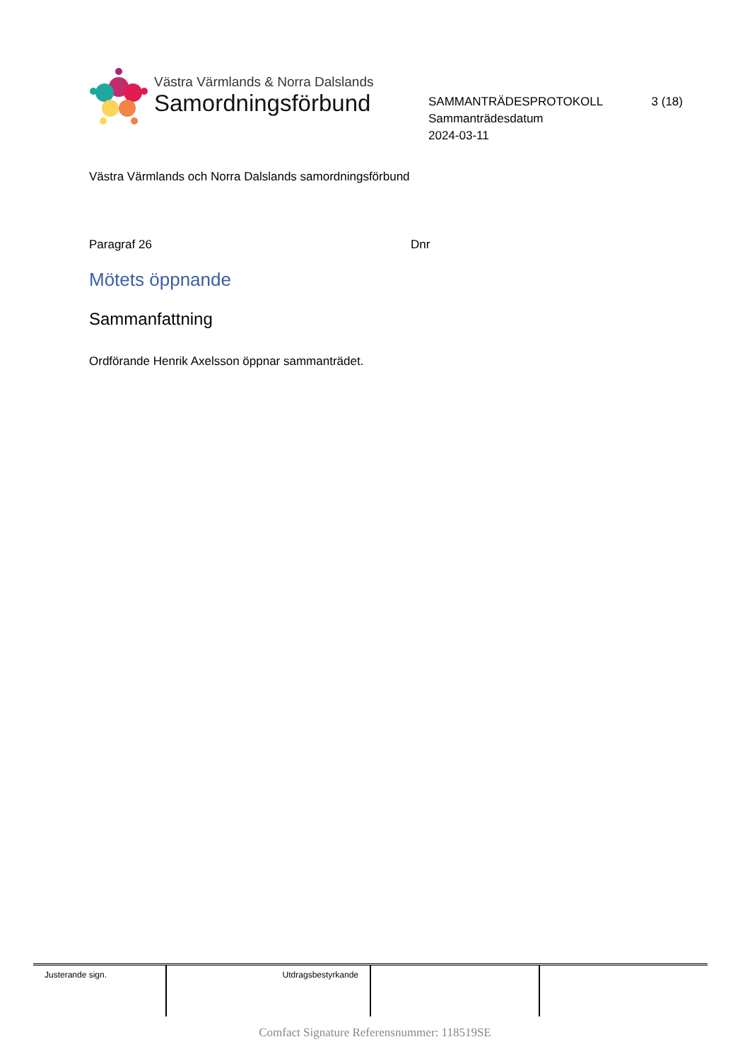Västra Värmlands & Norra Dalslands
Samordningsförbund
SAMMANTRÄDESPROTOKOLL 3 (18)
Sammanträdesdatum
2024-03-11
Västra Värmlands och Norra Dalslands samordningsförbund
Paragraf 26 Dnr
Mötets öppnande
Sammanfattning
Ordförande Henrik Axelsson öppnar sammanträdet.
| Justerande sign. | Utdragsbestyrkande | | |
Comfact Signature Referensnummer: 118519SE